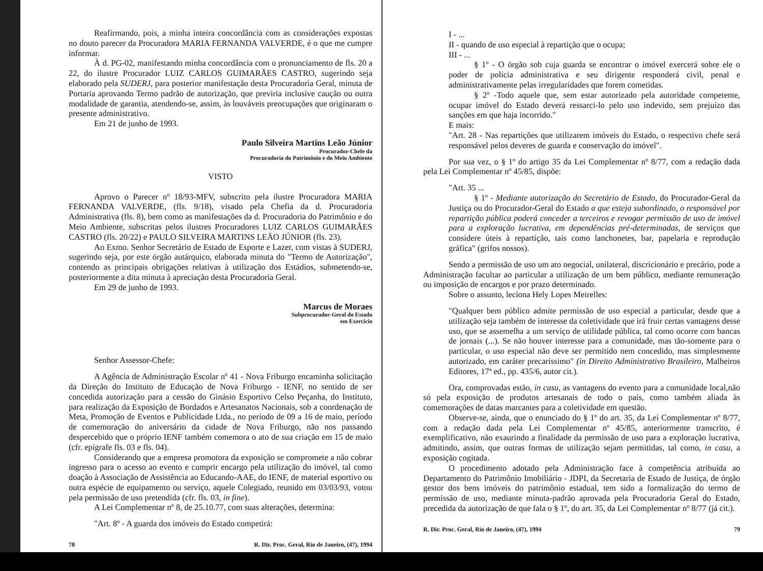Reafirmando, pois, a minha inteira concordância com as considerações expostas no douto parecer da Procuradora MARIA FERNANDA VALVERDE, é o que me cumpre informar.
À d. PG-02, manifestando minha concordância com o pronunciamento de fls. 20 a 22, do ilustre Procurador LUIZ CARLOS GUIMARÃES CASTRO, sugerindo seja elaborado pela SUDERJ, para posterior manifestação desta Procuradoria Geral, minuta de Portaria aprovando Termo padrão de autorização, que previria inclusive caução ou outra modalidade de garantia, atendendo-se, assim, às louváveis preocupações que originaram o presente administrativo.
Em 21 de junho de 1993.
Paulo Silveira Martins Leão Júnior
Procurador-Chefe da
Procuradoria do Patrimônio e do Meio Ambiente
VISTO
Aprovo o Parecer nº 18/93-MFV, subscrito pela ilustre Procuradora MARIA FERNANDA VALVERDE, (fls. 9/18), visado pela Chefia da d. Procuradoria Administrativa (fls. 8), bem como as manifestações da d. Procuradoria do Patrimônio e do Meio Ambiente, subscritas pelos ilustres Procuradores LUIZ CARLOS GUIMARÃES CASTRO (fls. 20/22) e PAULO SILVEIRA MARTINS LEÃO JÚNIOR (fls. 23).
Ao Exmo. Senhor Secretário de Estado de Esporte e Lazer, com vistas à SUDERJ, sugerindo seja, por este órgão autárquico, elaborada minuta do "Termo de Autorização", contendo as principais obrigações relativas à utilização dos Estádios, submetendo-se, posteriormente a dita minuta à apreciação desta Procuradoria Geral.
Em 29 de junho de 1993.
Marcus de Moraes
Subprocurador-Geral do Estado
em Exercício
Senhor Assessor-Chefe:
A Agência de Administração Escolar nº 41 - Nova Friburgo encaminha solicitação da Direção do Instituto de Educação de Nova Friburgo - IENF, no sentido de ser concedida autorização para a cessão do Ginásio Esportivo Celso Peçanha, do Instituto, para realização da Exposição de Bordados e Artesanatos Nacionais, sob a coordenação de Meta, Promoção de Eventos e Publicidade Ltda., no período de 09 a 16 de maio, período de comemoração do aniversário da cidade de Nova Friburgo, não nos passando despercebido que o próprio IENF também comemora o ato de sua criação em 15 de maio (cfr. epígrafe fls. 03 e fls. 04).
Considerando que a empresa promotora da exposição se compromete a não cobrar ingresso para o acesso ao evento e cumprir encargo pela utilização do imóvel, tal como doação à Associação de Assistência ao Educando-AAE, do IENF, de material esportivo ou outra espécie de equipamento ou serviço, aquele Colegiado, reunido em 03/03/93, votou pela permissão de uso pretendida (cfr. fls. 03, in fine).
A Lei Complementar nº 8, de 25.10.77, com suas alterações, determina:
"Art. 8º - A guarda dos imóveis do Estado competirá:
78 R. Dir. Proc. Geral, Rio de Janeiro, (47), 1994
I - ...
II - quando de uso especial à repartição que o ocupa;
III - ...
§ 1º - O órgão sob cuja guarda se encontrar o imóvel exercerá sobre ele o poder de polícia administrativa e seu dirigente responderá civil, penal e administrativamente pelas irregularidades que forem cometidas.
§ 2º -Todo aquele que, sem estar autorizado pela autoridade competente, ocupar imóvel do Estado deverá ressarci-lo pelo uso indevido, sem prejuízo das sanções em que haja incorrido."
E mais:
"Art. 28 - Nas repartições que utilizarem imóveis do Estado, o respectivo chefe será responsável pelos deveres de guarda e conservação do imóvel".
Por sua vez, o § 1º do artigo 35 da Lei Complementar nº 8/77, com a redação dada pela Lei Complementar nº 45/85, dispõe:
"Art. 35 ...
§ 1º - Mediante autorização do Secretário de Estado, do Procurador-Geral da Justiça ou do Procurador-Geral do Estado a que esteja subordinado, o responsável por repartição pública poderá conceder a terceiros e revogar permissão de uso de imóvel para a exploração lucrativa, em dependências pré-determinadas, de serviços que considere úteis à repartição, tais como lanchonetes, bar, papelaria e reprodução gráfica" (grifos nossos).
Sendo a permissão de uso um ato negocial, unilateral, discricionário e precário, pode a Administração facultar ao particular a utilização de um bem público, mediante remuneração ou imposição de encargos e por prazo determinado.
Sobre o assunto, leciona Hely Lopes Meirelles:
"Qualquer bem público admite permissão de uso especial a particular, desde que a utilização seja também de interesse da coletividade que irá fruir certas vantagens desse uso, que se assemelha a um serviço de utilidade pública, tal como ocorre com bancas de jornais (...). Se não houver interesse para a comunidade, mas tão-somente para o particular, o uso especial não deve ser permitido nem concedido, mas simplesmente autorizado, em caráter precaríssimo" (in Direito Administrativo Brasileiro, Malheiros Editores, 17ª ed., pp. 435/6, autor cit.).
Ora, comprovadas estão, in casu, as vantagens do evento para a comunidade local,não só pela exposição de produtos artesanais de todo o país, como também aliada às comemorações de datas marcantes para a coletividade em questão.
Observe-se, ainda, que o enunciado do § 1º do art. 35, da Lei Complementar nº 8/77, com a redação dada pela Lei Complementar nº 45/85, anteriormente transcrito, é exemplificativo, não exaurindo a finalidade da permissão de uso para a exploração lucrativa, admitindo, assim, que outras formas de utilização sejam permitidas, tal como, in casu, a exposição cogitada.
O procedimento adotado pela Administração face à competência atribuída ao Departamento do Patrimônio Imobiliário - JDPI, da Secretaria de Estado de Justiça, de órgão gestor dos bens imóveis do patrimônio estadual, tem sido a formalização do termo de permissão de uso, mediante minuta-padrão aprovada pela Procuradoria Geral do Estado, precedida da autorização de que fala o § 1º, do art. 35, da Lei Complementar nº 8/77 (já cit.).
R. Dir. Proc. Geral, Rio de Janeiro, (47), 1994 79